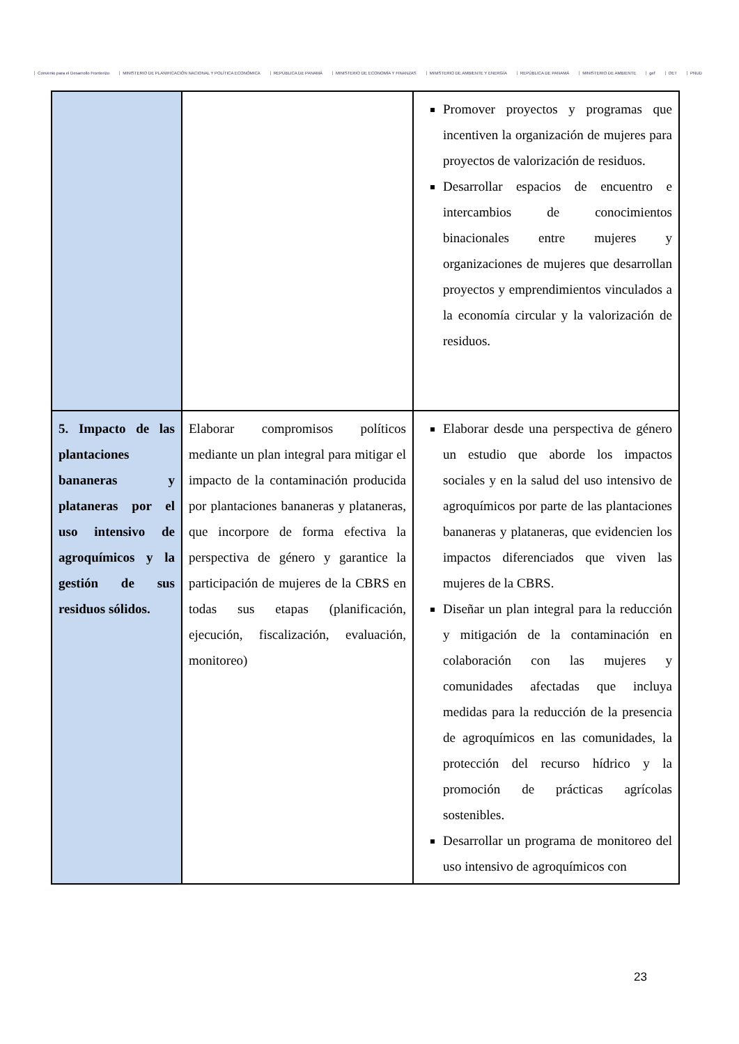Convenio para el Desarrollo Fronterizo MINISTERIO DE PLANIFICACIÓN NACIONAL Y POLÍTICA ECONÓMICA REPÚBLICA DE PANAMÁ MINISTERIO DE ECONOMÍA Y FINANZAS MINISTERIO DE AMBIENTE Y ENERGÍA REPÚBLICA DE PANAMÁ MINISTERIO DE AMBIENTE gef OET PNUD
| | | Promover proyectos y programas que incentiven la organización de mujeres para proyectos de valorización de residuos. Desarrollar espacios de encuentro e intercambios de conocimientos binacionales entre mujeres y organizaciones de mujeres que desarrollan proyectos y emprendimientos vinculados a la economía circular y la valorización de residuos. |
| 5. Impacto de las plantaciones bananeras y plataneras por el uso intensivo de agroquímicos y la gestión de sus residuos sólidos. | Elaborar compromisos políticos mediante un plan integral para mitigar el impacto de la contaminación producida por plantaciones bananeras y plataneras, que incorpore de forma efectiva la perspectiva de género y garantice la participación de mujeres de la CBRS en todas sus etapas (planificación, ejecución, fiscalización, evaluación, monitoreo) | Elaborar desde una perspectiva de género un estudio que aborde los impactos sociales y en la salud del uso intensivo de agroquímicos por parte de las plantaciones bananeras y plataneras, que evidencien los impactos diferenciados que viven las mujeres de la CBRS. Diseñar un plan integral para la reducción y mitigación de la contaminación en colaboración con las mujeres y comunidades afectadas que incluya medidas para la reducción de la presencia de agroquímicos en las comunidades, la protección del recurso hídrico y la promoción de prácticas agrícolas sostenibles. Desarrollar un programa de monitoreo del uso intensivo de agroquímicos con |
23